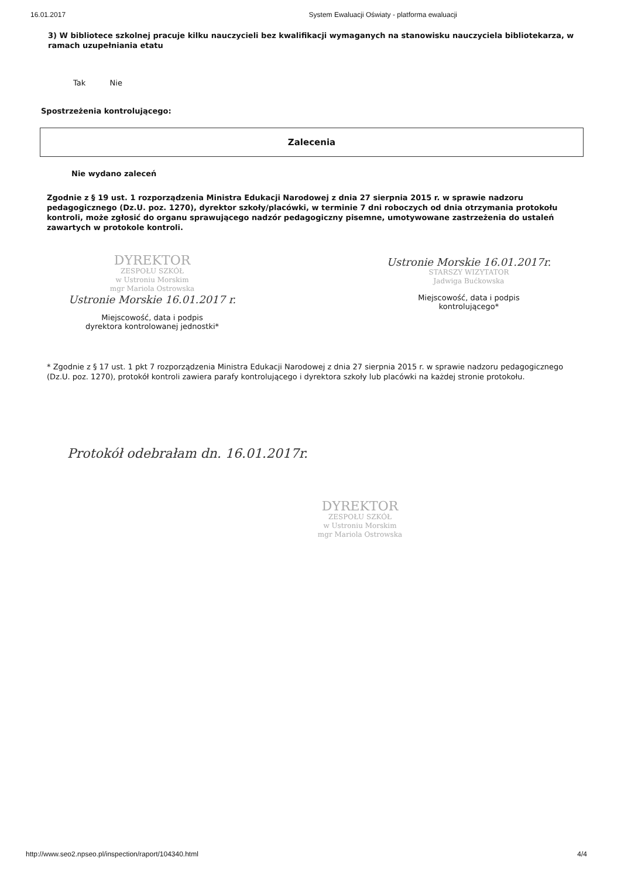16.01.2017 System Ewaluacji Oświaty - platforma ewaluacji
3) W bibliotece szkolnej pracuje kilku nauczycieli bez kwalifikacji wymaganych na stanowisku nauczyciela bibliotekarza, w ramach uzupełniania etatu
Tak Nie
Spostrzeżenia kontrolującego:
Zalecenia
Nie wydano zaleceń
Zgodnie z § 19 ust. 1 rozporządzenia Ministra Edukacji Narodowej z dnia 27 sierpnia 2015 r. w sprawie nadzoru pedagogicznego (Dz.U. poz. 1270), dyrektor szkoły/placówki, w terminie 7 dni roboczych od dnia otrzymania protokołu kontroli, może zgłosić do organu sprawującego nadzór pedagogiczny pisemne, umotywowane zastrzeżenia do ustaleń zawartych w protokole kontroli.
DYREKTOR
ZESPOŁU SZKÓŁ
w Ustroniu Morskim
mgr Mariola Ostrowska
Ustronie Morskie 16.01.2017 r.
Miejscowość, data i podpis
dyrektora kontrolowanej jednostki*
Ustronie Morskie 16.01.2017r.
STARSZY WIZYTATOR
Jadwiga Bućkowska
Miejscowość, data i podpis
kontrolującego*
* Zgodnie z § 17 ust. 1 pkt 7 rozporządzenia Ministra Edukacji Narodowej z dnia 27 sierpnia 2015 r. w sprawie nadzoru pedagogicznego (Dz.U. poz. 1270), protokół kontroli zawiera parafy kontrolującego i dyrektora szkoły lub placówki na każdej stronie protokołu.
Protokół odebrałam dn. 16.01.2017r.
DYREKTOR
ZESPOŁU SZKÓŁ
w Ustroniu Morskim
mgr Mariola Ostrowska
http://www.seo2.npseo.pl/inspection/raport/104340.html 4/4